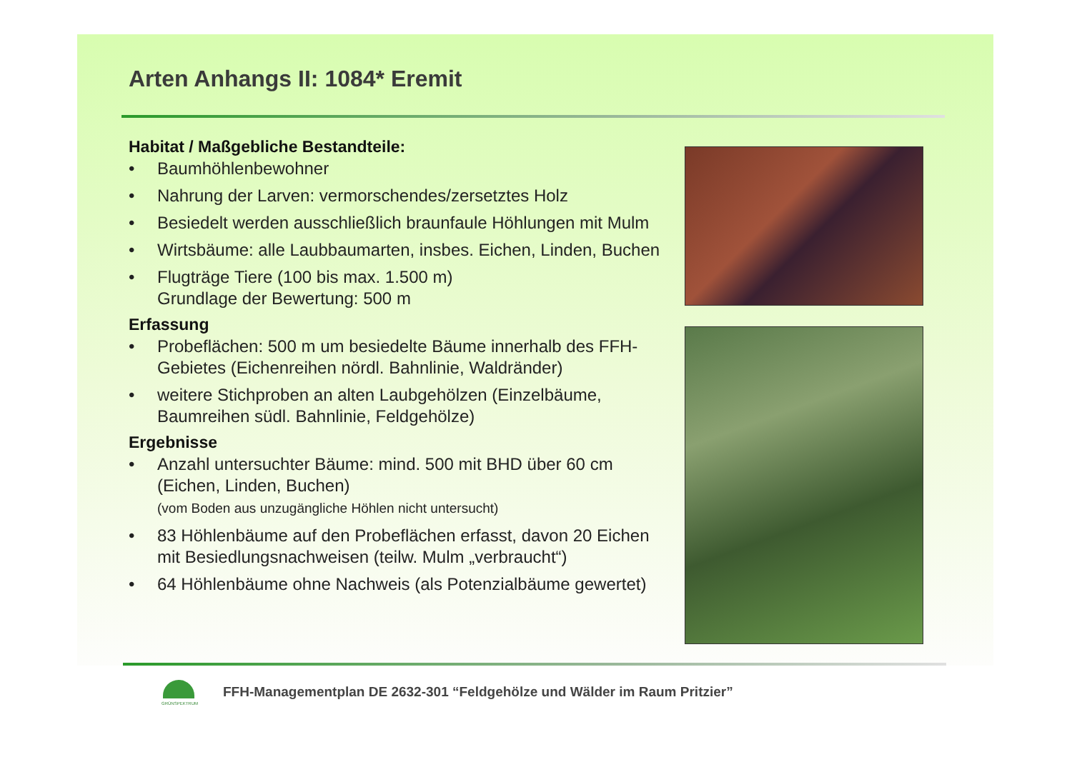Arten Anhangs II: 1084* Eremit
Habitat / Maßgebliche Bestandteile:
• Baumhöhlenbewohner
• Nahrung der Larven: vermorschendes/zersetztes Holz
• Besiedelt werden ausschließlich braunfaule Höhlungen mit Mulm
• Wirtsbäume: alle Laubbaumarten, insbes. Eichen, Linden, Buchen
• Flugträge Tiere (100 bis max. 1.500 m)
Grundlage der Bewertung: 500 m
Erfassung
• Probeflächen: 500 m um besiedelte Bäume innerhalb des FFH-Gebietes (Eichenreihen nördl. Bahnlinie, Waldränder)
• weitere Stichproben an alten Laubgehölzen (Einzelbäume, Baumreihen südl. Bahnlinie, Feldgehölze)
Ergebnisse
• Anzahl untersuchter Bäume: mind. 500 mit BHD über 60 cm (Eichen, Linden, Buchen)
(vom Boden aus unzugängliche Höhlen nicht untersucht)
• 83 Höhlenbäume auf den Probeflächen erfasst, davon 20 Eichen mit Besiedlungsnachweisen (teilw. Mulm „verbraucht“)
• 64 Höhlenbäume ohne Nachweis (als Potenzialbäume gewertet)
GRÜNSPEKTRUM
FFH-Managementplan DE 2632-301 “Feldgehölze und Wälder im Raum Pritzier”